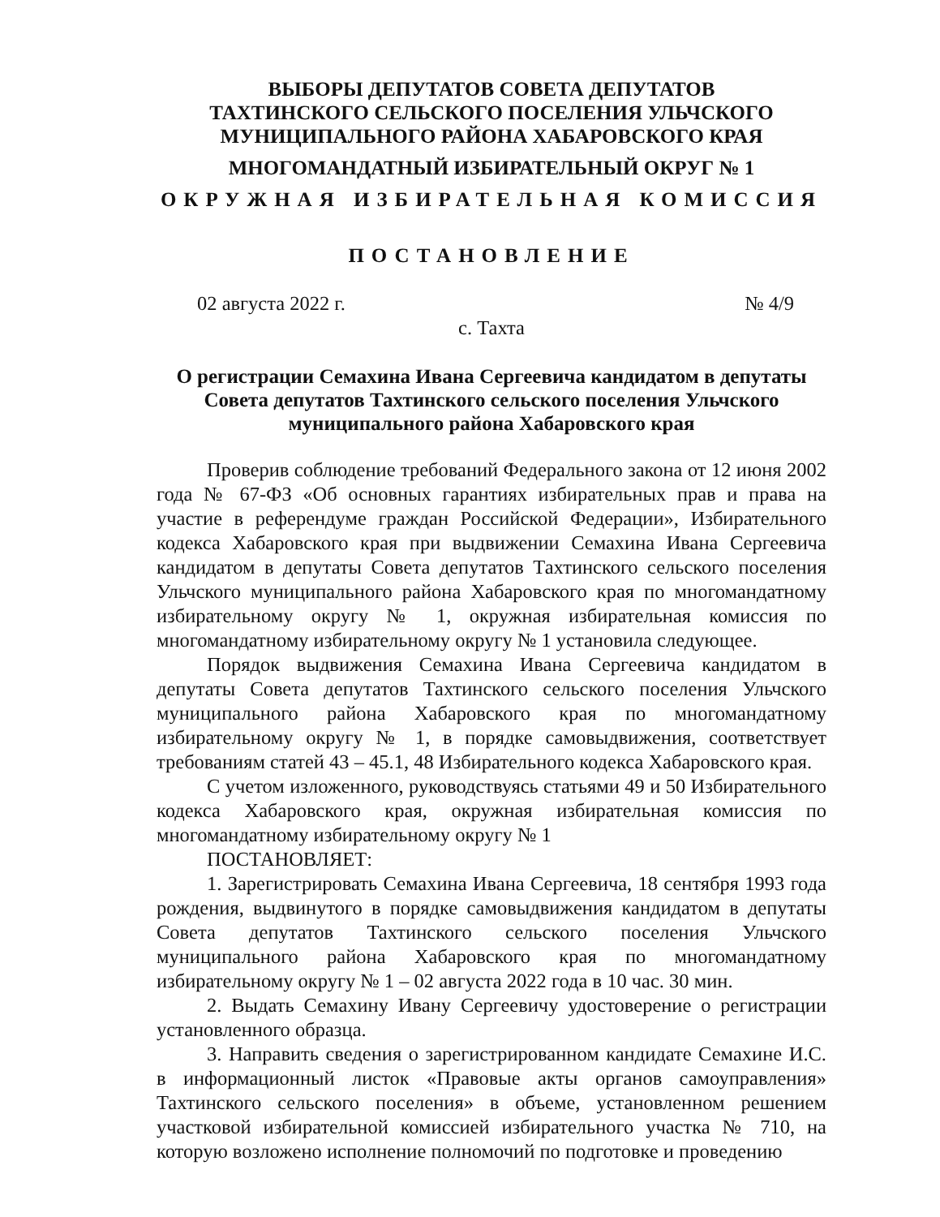ВЫБОРЫ ДЕПУТАТОВ СОВЕТА ДЕПУТАТОВ
ТАХТИНСКОГО СЕЛЬСКОГО ПОСЕЛЕНИЯ УЛЬЧСКОГО
МУНИЦИПАЛЬНОГО РАЙОНА ХАБАРОВСКОГО КРАЯ
МНОГОМАНДАТНЫЙ ИЗБИРАТЕЛЬНЫЙ ОКРУГ № 1
ОКРУЖНАЯ ИЗБИРАТЕЛЬНАЯ КОМИССИЯ
ПОСТАНОВЛЕНИЕ
02 августа 2022 г. № 4/9
с. Тахта
О регистрации Семахина Ивана Сергеевича кандидатом в депутаты
Совета депутатов Тахтинского сельского поселения Ульчского
муниципального района Хабаровского края
Проверив соблюдение требований Федерального закона от 12 июня 2002 года № 67-ФЗ «Об основных гарантиях избирательных прав и права на участие в референдуме граждан Российской Федерации», Избирательного кодекса Хабаровского края при выдвижении Семахина Ивана Сергеевича кандидатом в депутаты Совета депутатов Тахтинского сельского поселения Ульчского муниципального района Хабаровского края по многомандатному избирательному округу № 1, окружная избирательная комиссия по многомандатному избирательному округу № 1 установила следующее.
Порядок выдвижения Семахина Ивана Сергеевича кандидатом в депутаты Совета депутатов Тахтинского сельского поселения Ульчского муниципального района Хабаровского края по многомандатному избирательному округу № 1, в порядке самовыдвижения, соответствует требованиям статей 43 – 45.1, 48 Избирательного кодекса Хабаровского края.
С учетом изложенного, руководствуясь статьями 49 и 50 Избирательного кодекса Хабаровского края, окружная избирательная комиссия по многомандатному избирательному округу № 1
ПОСТАНОВЛЯЕТ:
1. Зарегистрировать Семахина Ивана Сергеевича, 18 сентября 1993 года рождения, выдвинутого в порядке самовыдвижения кандидатом в депутаты Совета депутатов Тахтинского сельского поселения Ульчского муниципального района Хабаровского края по многомандатному избирательному округу № 1 – 02 августа 2022 года в 10 час. 30 мин.
2. Выдать Семахину Ивану Сергеевичу удостоверение о регистрации установленного образца.
3. Направить сведения о зарегистрированном кандидате Семахине И.С. в информационный листок «Правовые акты органов самоуправления» Тахтинского сельского поселения» в объеме, установленном решением участковой избирательной комиссией избирательного участка № 710, на которую возложено исполнение полномочий по подготовке и проведению